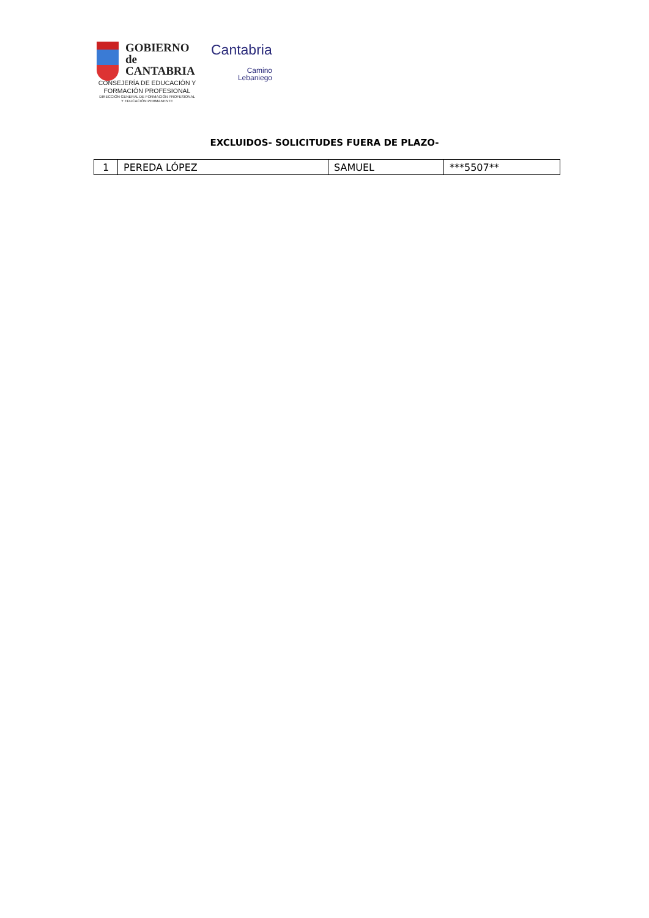GOBIERNO
de
CANTABRIA
CONSEJERÍA DE EDUCACIÓN Y
FORMACIÓN PROFESIONAL
DIRECCIÓN GENERAL DE FORMACIÓN PROFESIONAL
Y EDUCACIÓN PERMANENTE
Cantabria
Camino
Lebaniego
EXCLUIDOS- SOLICITUDES FUERA DE PLAZO-
| 1 | PEREDA LÓPEZ | SAMUEL | ***5507** |